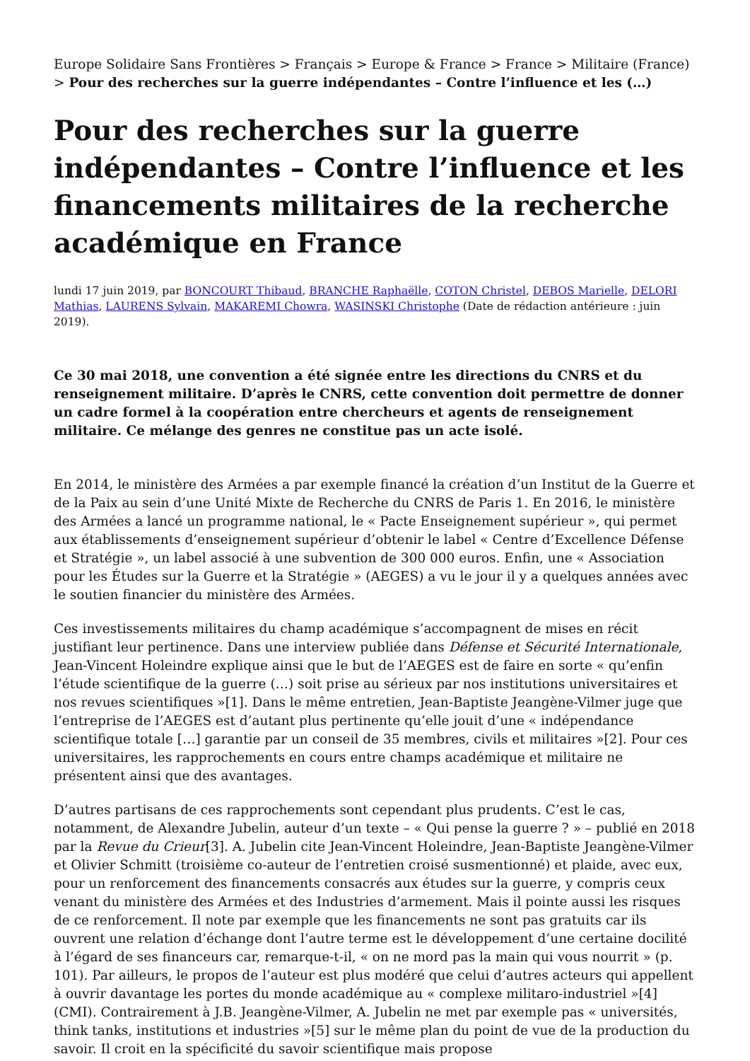Europe Solidaire Sans Frontières > Français > Europe & France > France > Militaire (France) > Pour des recherches sur la guerre indépendantes – Contre l’influence et les (…)
Pour des recherches sur la guerre indépendantes – Contre l’influence et les financements militaires de la recherche académique en France
lundi 17 juin 2019, par BONCOURT Thibaud, BRANCHE Raphaëlle, COTON Christel, DEBOS Marielle, DELORI Mathias, LAURENS Sylvain, MAKAREMI Chowra, WASINSKI Christophe (Date de rédaction antérieure : juin 2019).
Ce 30 mai 2018, une convention a été signée entre les directions du CNRS et du renseignement militaire. D’après le CNRS, cette convention doit permettre de donner un cadre formel à la coopération entre chercheurs et agents de renseignement militaire. Ce mélange des genres ne constitue pas un acte isolé.
En 2014, le ministère des Armées a par exemple financé la création d’un Institut de la Guerre et de la Paix au sein d’une Unité Mixte de Recherche du CNRS de Paris 1. En 2016, le ministère des Armées a lancé un programme national, le « Pacte Enseignement supérieur », qui permet aux établissements d’enseignement supérieur d’obtenir le label « Centre d’Excellence Défense et Stratégie », un label associé à une subvention de 300 000 euros. Enfin, une « Association pour les Études sur la Guerre et la Stratégie » (AEGES) a vu le jour il y a quelques années avec le soutien financier du ministère des Armées.
Ces investissements militaires du champ académique s’accompagnent de mises en récit justifiant leur pertinence. Dans une interview publiée dans Défense et Sécurité Internationale, Jean-Vincent Holeindre explique ainsi que le but de l’AEGES est de faire en sorte « qu’enfin l’étude scientifique de la guerre (…) soit prise au sérieux par nos institutions universitaires et nos revues scientifiques »[1]. Dans le même entretien, Jean-Baptiste Jeangène-Vilmer juge que l’entreprise de l’AEGES est d’autant plus pertinente qu’elle jouit d’une « indépendance scientifique totale […] garantie par un conseil de 35 membres, civils et militaires »[2]. Pour ces universitaires, les rapprochements en cours entre champs académique et militaire ne présentent ainsi que des avantages.
D’autres partisans de ces rapprochements sont cependant plus prudents. C’est le cas, notamment, de Alexandre Jubelin, auteur d’un texte – « Qui pense la guerre ? » – publié en 2018 par la Revue du Crieur[3]. A. Jubelin cite Jean-Vincent Holeindre, Jean-Baptiste Jeangène-Vilmer et Olivier Schmitt (troisième co-auteur de l’entretien croisé susmentionné) et plaide, avec eux, pour un renforcement des financements consacrés aux études sur la guerre, y compris ceux venant du ministère des Armées et des Industries d’armement. Mais il pointe aussi les risques de ce renforcement. Il note par exemple que les financements ne sont pas gratuits car ils ouvrent une relation d’échange dont l’autre terme est le développement d’une certaine docilité à l’égard de ses financeurs car, remarque-t-il, « on ne mord pas la main qui vous nourrit » (p. 101). Par ailleurs, le propos de l’auteur est plus modéré que celui d’autres acteurs qui appellent à ouvrir davantage les portes du monde académique au « complexe militaro-industriel »[4] (CMI). Contrairement à J.B. Jeangène-Vilmer, A. Jubelin ne met par exemple pas « universités, think tanks, institutions et industries »[5] sur le même plan du point de vue de la production du savoir. Il croit en la spécificité du savoir scientifique mais propose